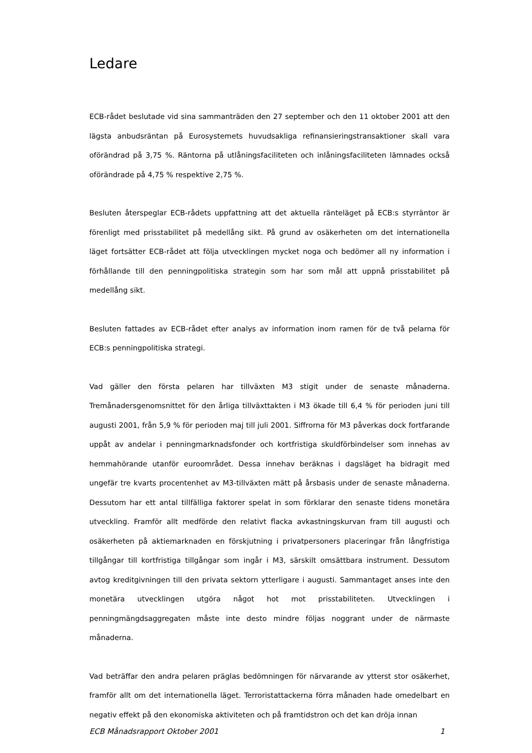Ledare
ECB-rådet beslutade vid sina sammanträden den 27 september och den 11 oktober 2001 att den lägsta anbudsräntan på Eurosystemets huvudsakliga refinansieringstransaktioner skall vara oförändrad på 3,75 %. Räntorna på utlåningsfaciliteten och inlåningsfaciliteten lämnades också oförändrade på 4,75 % respektive 2,75 %.
Besluten återspeglar ECB-rådets uppfattning att det aktuella ränteläget på ECB:s styrräntor är förenligt med prisstabilitet på medellång sikt. På grund av osäkerheten om det internationella läget fortsätter ECB-rådet att följa utvecklingen mycket noga och bedömer all ny information i förhållande till den penningpolitiska strategin som har som mål att uppnå prisstabilitet på medellång sikt.
Besluten fattades av ECB-rådet efter analys av information inom ramen för de två pelarna för ECB:s penningpolitiska strategi.
Vad gäller den första pelaren har tillväxten M3 stigit under de senaste månaderna. Tremånadersgenomsnittet för den årliga tillväxttakten i M3 ökade till 6,4 % för perioden juni till augusti 2001, från 5,9 % för perioden maj till juli 2001. Siffrorna för M3 påverkas dock fortfarande uppåt av andelar i penningmarknadsfonder och kortfristiga skuldförbindelser som innehas av hemmahörande utanför euroområdet. Dessa innehav beräknas i dagsläget ha bidragit med ungefär tre kvarts procentenhet av M3-tillväxten mätt på årsbasis under de senaste månaderna. Dessutom har ett antal tillfälliga faktorer spelat in som förklarar den senaste tidens monetära utveckling. Framför allt medförde den relativt flacka avkastningskurvan fram till augusti och osäkerheten på aktiemarknaden en förskjutning i privatpersoners placeringar från långfristiga tillgångar till kortfristiga tillgångar som ingår i M3, särskilt omsättbara instrument. Dessutom avtog kreditgivningen till den privata sektorn ytterligare i augusti. Sammantaget anses inte den monetära utvecklingen utgöra något hot mot prisstabiliteten. Utvecklingen i penningmängdsaggregaten måste inte desto mindre följas noggrant under de närmaste månaderna.
Vad beträffar den andra pelaren präglas bedömningen för närvarande av ytterst stor osäkerhet, framför allt om det internationella läget. Terroristattackerna förra månaden hade omedelbart en negativ effekt på den ekonomiska aktiviteten och på framtidstron och det kan dröja innan
ECB Månadsrapport Oktober 2001 1